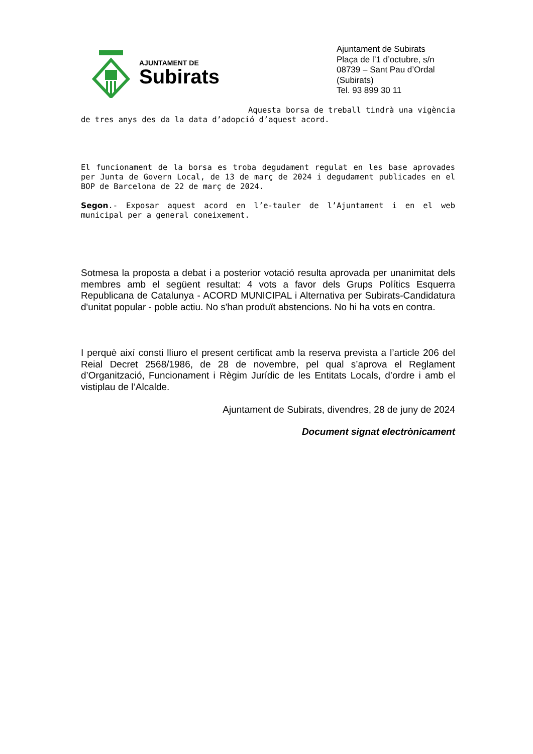AJUNTAMENT DE
Subirats
Ajuntament de Subirats
Plaça de l’1 d’octubre, s/n
08739 – Sant Pau d’Ordal (Subirats)
Tel. 93 899 30 11
Aquesta borsa de treball tindrà una vigència de tres anys des da la data d’adopció d’aquest acord.
El funcionament de la borsa es troba degudament regulat en les base aprovades per Junta de Govern Local, de 13 de març de 2024 i degudament publicades en el BOP de Barcelona de 22 de març de 2024.
Segon.- Exposar aquest acord en l’e-tauler de l’Ajuntament i en el web municipal per a general coneixement.
Sotmesa la proposta a debat i a posterior votació resulta aprovada per unanimitat dels membres amb el següent resultat: 4 vots a favor dels Grups Polítics Esquerra Republicana de Catalunya - ACORD MUNICIPAL i Alternativa per Subirats-Candidatura d'unitat popular - poble actiu. No s'han produït abstencions. No hi ha vots en contra.
I perquè així consti lliuro el present certificat amb la reserva prevista a l’article 206 del Reial Decret 2568/1986, de 28 de novembre, pel qual s’aprova el Reglament d’Organització, Funcionament i Règim Jurídic de les Entitats Locals, d’ordre i amb el vistiplau de l’Alcalde.
Ajuntament de Subirats, divendres, 28 de juny de 2024
Document signat electrònicament